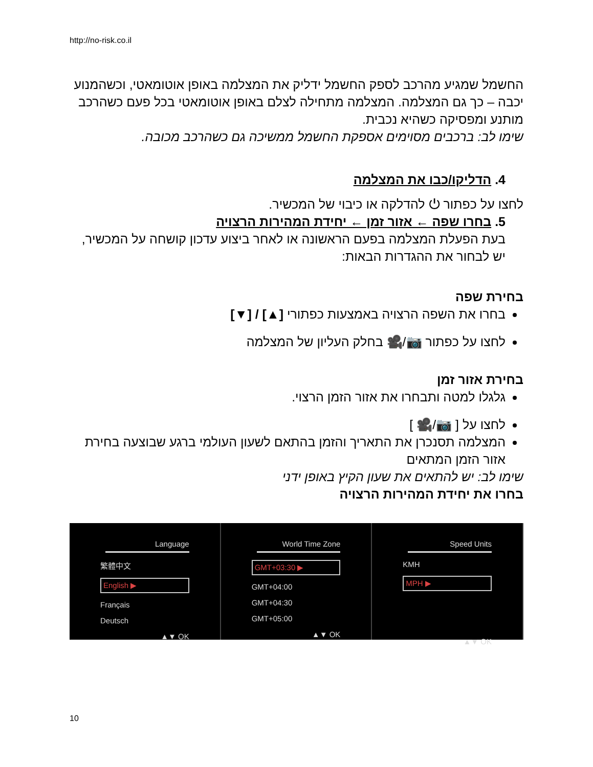http://no-risk.co.il
החשמל שמגיע מהרכב לספק החשמל ידליק את המצלמה באופן אוטומאטי, וכשהמנוע יכבה – כך גם המצלמה. המצלמה מתחילה לצלם באופן אוטומאטי בכל פעם כשהרכב מותנע ומפסיקה כשהיא נכבית.
שימו לב: ברכבים מסוימים אספקת החשמל ממשיכה גם כשהרכב מכובה.
4. הדליקו/כבו את המצלמה
לחצו על כפתור ⏻ להדלקה או כיבוי של המכשיר.
5. בחרו שפה ← אזור זמן ← יחידת המהירות הרצויה
בעת הפעלת המצלמה בפעם הראשונה או לאחר ביצוע עדכון קושחה על המכשיר, יש לבחור את ההגדרות הבאות:
בחירת שפה
בחרו את השפה הרצויה באמצעות כפתורי [▲] / [▼]
לחצו על כפתור 📷/🎥 בחלק העליון של המצלמה
בחירת אזור זמן
גלגלו למטה ותבחרו את אזור הזמן הרצוי.
לחצו על [ 📷/🎥 ]
המצלמה תסנכרן את התאריך והזמן בהתאם לשעון העולמי ברגע שבוצעה בחירת אזור הזמן המתאים
שימו לב: יש להתאים את שעון הקיץ באופן ידני
בחרו את יחידת המהירות הרצויה
Language
繁體中文
English ▶
Français
Deutsch
▲▼ OK
World Time Zone
GMT+03:30 ▶
GMT+04:00
GMT+04:30
GMT+05:00
▲▼ OK
Speed Units
KMH
MPH ▶
▲▼ OK
10